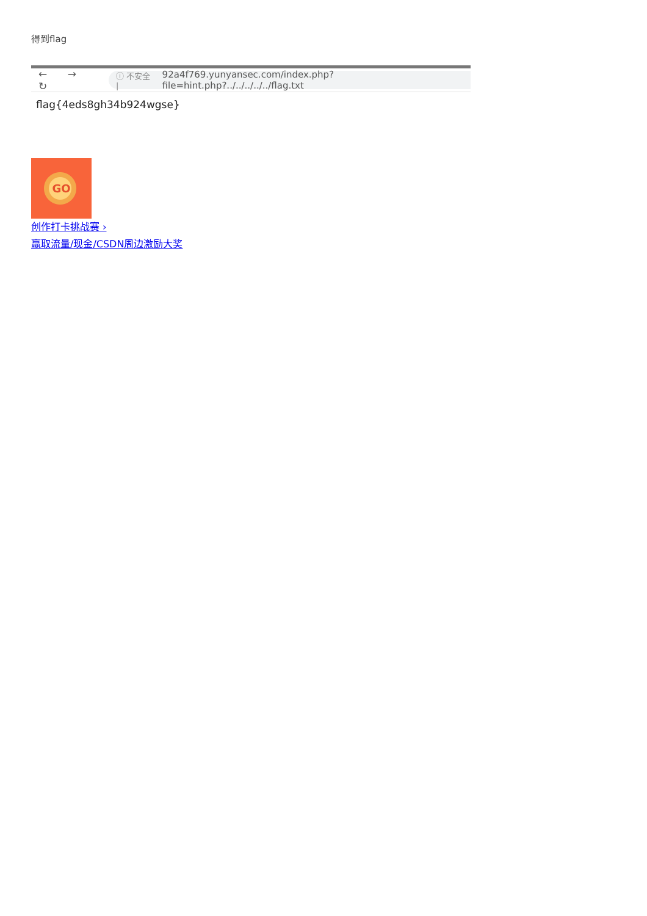得到flag
← → ↻
ⓘ 不安全 | 92a4f769.yunyansec.com/index.php?file=hint.php?../../../../../flag.txt
flag{4eds8gh34b924wgse}
GO
创作打卡挑战赛 ›
赢取流量/现金/CSDN周边激励大奖